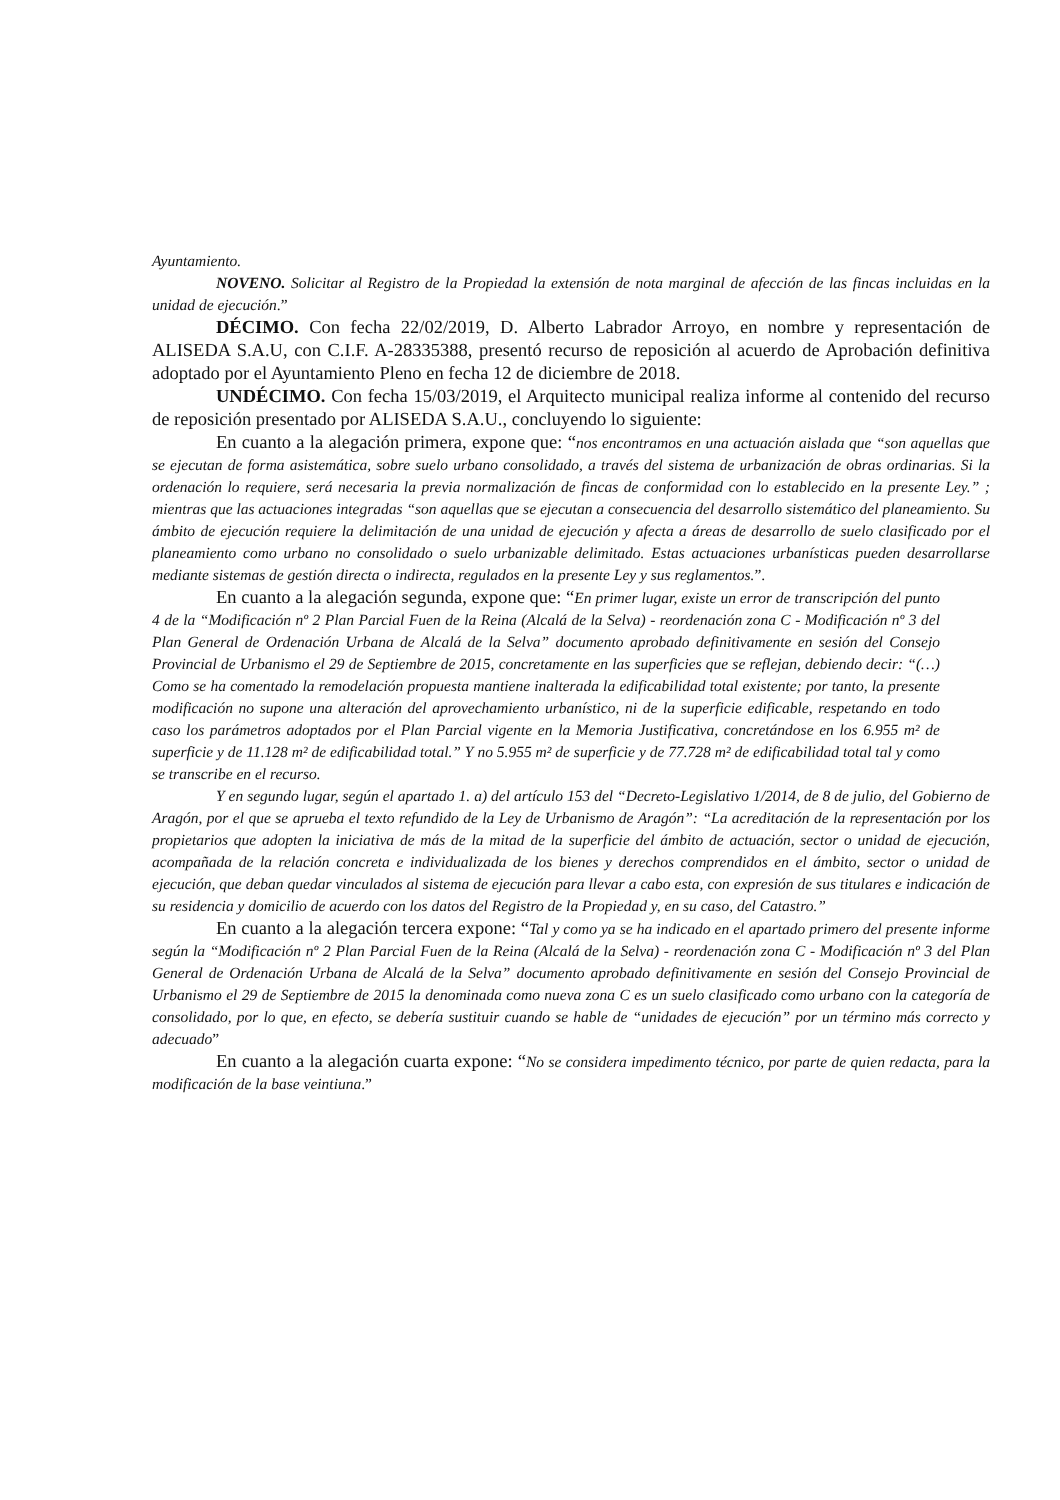Ayuntamiento.
NOVENO. Solicitar al Registro de la Propiedad la extensión de nota marginal de afección de las fincas incluidas en la unidad de ejecución.”
DÉCIMO. Con fecha 22/02/2019, D. Alberto Labrador Arroyo, en nombre y representación de ALISEDA S.A.U, con C.I.F. A-28335388, presentó recurso de reposición al acuerdo de Aprobación definitiva adoptado por el Ayuntamiento Pleno en fecha 12 de diciembre de 2018.
UNDÉCIMO. Con fecha 15/03/2019, el Arquitecto municipal realiza informe al contenido del recurso de reposición presentado por ALISEDA S.A.U., concluyendo lo siguiente:
En cuanto a la alegación primera, expone que: “nos encontramos en una actuación aislada que “son aquellas que se ejecutan de forma asistemática, sobre suelo urbano consolidado, a través del sistema de urbanización de obras ordinarias. Si la ordenación lo requiere, será necesaria la previa normalización de fincas de conformidad con lo establecido en la presente Ley.” ; mientras que las actuaciones integradas “son aquellas que se ejecutan a consecuencia del desarrollo sistemático del planeamiento. Su ámbito de ejecución requiere la delimitación de una unidad de ejecución y afecta a áreas de desarrollo de suelo clasificado por el planeamiento como urbano no consolidado o suelo urbanizable delimitado. Estas actuaciones urbanísticas pueden desarrollarse mediante sistemas de gestión directa o indirecta, regulados en la presente Ley y sus reglamentos.”.
En cuanto a la alegación segunda, expone que: “En primer lugar, existe un error de transcripción del punto 4 de la “Modificación nº 2 Plan Parcial Fuen de la Reina (Alcalá de la Selva) - reordenación zona C - Modificación nº 3 del Plan General de Ordenación Urbana de Alcalá de la Selva” documento aprobado definitivamente en sesión del Consejo Provincial de Urbanismo el 29 de Septiembre de 2015, concretamente en las superficies que se reflejan, debiendo decir: “(…) Como se ha comentado la remodelación propuesta mantiene inalterada la edificabilidad total existente; por tanto, la presente modificación no supone una alteración del aprovechamiento urbanístico, ni de la superficie edificable, respetando en todo caso los parámetros adoptados por el Plan Parcial vigente en la Memoria Justificativa, concretándose en los 6.955 m² de superficie y de 11.128 m² de edificabilidad total.” Y no 5.955 m² de superficie y de 77.728 m² de edificabilidad total tal y como se transcribe en el recurso.
Y en segundo lugar, según el apartado 1. a) del artículo 153 del “Decreto-Legislativo 1/2014, de 8 de julio, del Gobierno de Aragón, por el que se aprueba el texto refundido de la Ley de Urbanismo de Aragón”: “La acreditación de la representación por los propietarios que adopten la iniciativa de más de la mitad de la superficie del ámbito de actuación, sector o unidad de ejecución, acompañada de la relación concreta e individualizada de los bienes y derechos comprendidos en el ámbito, sector o unidad de ejecución, que deban quedar vinculados al sistema de ejecución para llevar a cabo esta, con expresión de sus titulares e indicación de su residencia y domicilio de acuerdo con los datos del Registro de la Propiedad y, en su caso, del Catastro.”
En cuanto a la alegación tercera expone: “Tal y como ya se ha indicado en el apartado primero del presente informe según la “Modificación nº 2 Plan Parcial Fuen de la Reina (Alcalá de la Selva) - reordenación zona C - Modificación nº 3 del Plan General de Ordenación Urbana de Alcalá de la Selva” documento aprobado definitivamente en sesión del Consejo Provincial de Urbanismo el 29 de Septiembre de 2015 la denominada como nueva zona C es un suelo clasificado como urbano con la categoría de consolidado, por lo que, en efecto, se debería sustituir cuando se hable de “unidades de ejecución” por un término más correcto y adecuado”
En cuanto a la alegación cuarta expone: “No se considera impedimento técnico, por parte de quien redacta, para la modificación de la base veintiuna.”